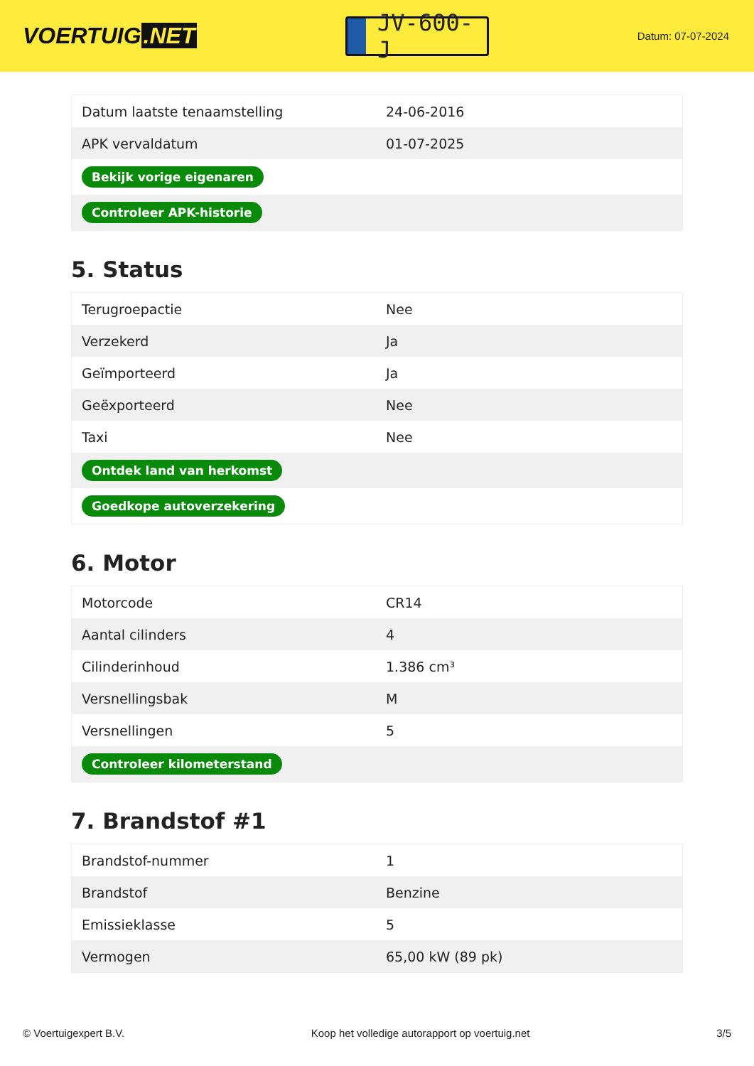VOERTUIG.NET
JV-600-J
Datum: 07-07-2024
| Datum laatste tenaamstelling | 24-06-2016 |
| APK vervaldatum | 01-07-2025 |
| Bekijk vorige eigenaren | |
| Controleer APK-historie | |
5. Status
| Terugroepactie | Nee |
| Verzekerd | Ja |
| Geïmporteerd | Ja |
| Geëxporteerd | Nee |
| Taxi | Nee |
| Ontdek land van herkomst | |
| Goedkope autoverzekering | |
6. Motor
| Motorcode | CR14 |
| Aantal cilinders | 4 |
| Cilinderinhoud | 1.386 cm³ |
| Versnellingsbak | M |
| Versnellingen | 5 |
| Controleer kilometerstand | |
7. Brandstof #1
| Brandstof-nummer | 1 |
| Brandstof | Benzine |
| Emissieklasse | 5 |
| Vermogen | 65,00 kW (89 pk) |
© Voertuigexpert B.V. Koop het volledige autorapport op voertuig.net 3/5